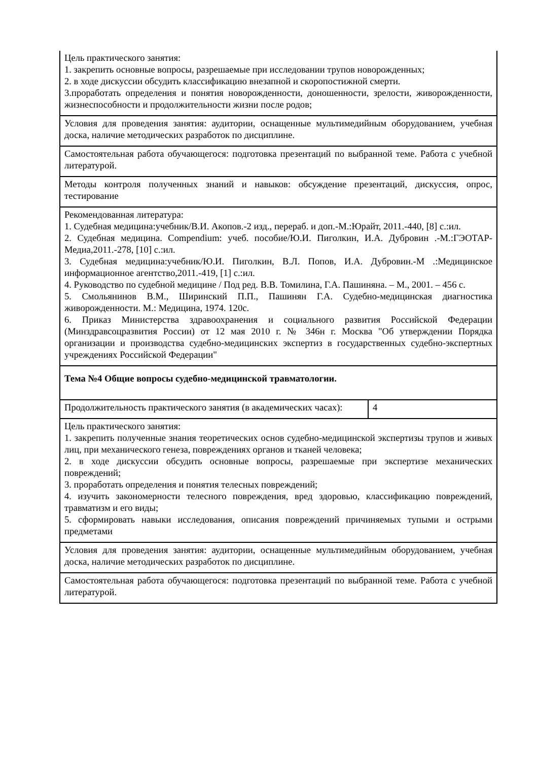| Цель практического занятия: 1. закрепить основные вопросы, разрешаемые при исследовании трупов новорожденных; 2. в ходе дискуссии обсудить классификацию внезапной и скоропостижной смерти. 3.проработать определения и понятия новорожденности, доношенности, зрелости, живорожденности, жизнеспособности и продолжительности жизни после родов; | |
| Условия для проведения занятия: аудитории, оснащенные мультимедийным оборудованием, учебная доска, наличие методических разработок по дисциплине. | |
| Самостоятельная работа обучающегося: подготовка презентаций по выбранной теме. Работа с учебной литературой. | |
| Методы контроля полученных знаний и навыков: обсуждение презентаций, дискуссия, опрос, тестирование | |
| Рекомендованная литература: 1. Судебная медицина:учебник/В.И. Акопов.-2 изд., перераб. и доп.-М.:Юрайт, 2011.-440, [8] с.:ил. 2. Судебная медицина. Compendium: учеб. пособие/Ю.И. Пиголкин, И.А. Дубровин .-М.:ГЭОТАР-Медиа,2011.-278, [10] с.:ил. 3. Судебная медицина:учебник/Ю.И. Пиголкин, В.Л. Попов, И.А. Дубровин.-М .:Медицинское информационное агентство,2011.-419, [1] с.:ил. 4. Руководство по судебной медицине / Под ред. В.В. Томилина, Г.А. Пашиняна. – М., 2001. – 456 с. 5. Смольянинов В.М., Ширинский П.П., Пашинян Г.А. Судебно-медицинская диагностика живорожденности. М.: Медицина, 1974. 120с. 6. Приказ Министерства здравоохранения и социального развития Российской Федерации (Минздравсоцразвития России) от 12 мая 2010 г. № 346н г. Москва "Об утверждении Порядка организации и производства судебно-медицинских экспертиз в государственных судебно-экспертных учреждениях Российской Федерации" | |
| Тема №4 Общие вопросы судебно-медицинской травматологии. | |
| Продолжительность практического занятия (в академических часах): | 4 |
| Цель практического занятия: 1. закрепить полученные знания теоретических основ судебно-медицинской экспертизы трупов и живых лиц, при механического генеза, повреждениях органов и тканей человека; 2. в ходе дискуссии обсудить основные вопросы, разрешаемые при экспертизе механических повреждений; 3. проработать определения и понятия телесных повреждений; 4. изучить закономерности телесного повреждения, вред здоровью, классификацию повреждений, травматизм и его виды; 5. сформировать навыки исследования, описания повреждений причиняемых тупыми и острыми предметами | |
| Условия для проведения занятия: аудитории, оснащенные мультимедийным оборудованием, учебная доска, наличие методических разработок по дисциплине. | |
| Самостоятельная работа обучающегося: подготовка презентаций по выбранной теме. Работа с учебной литературой. | |